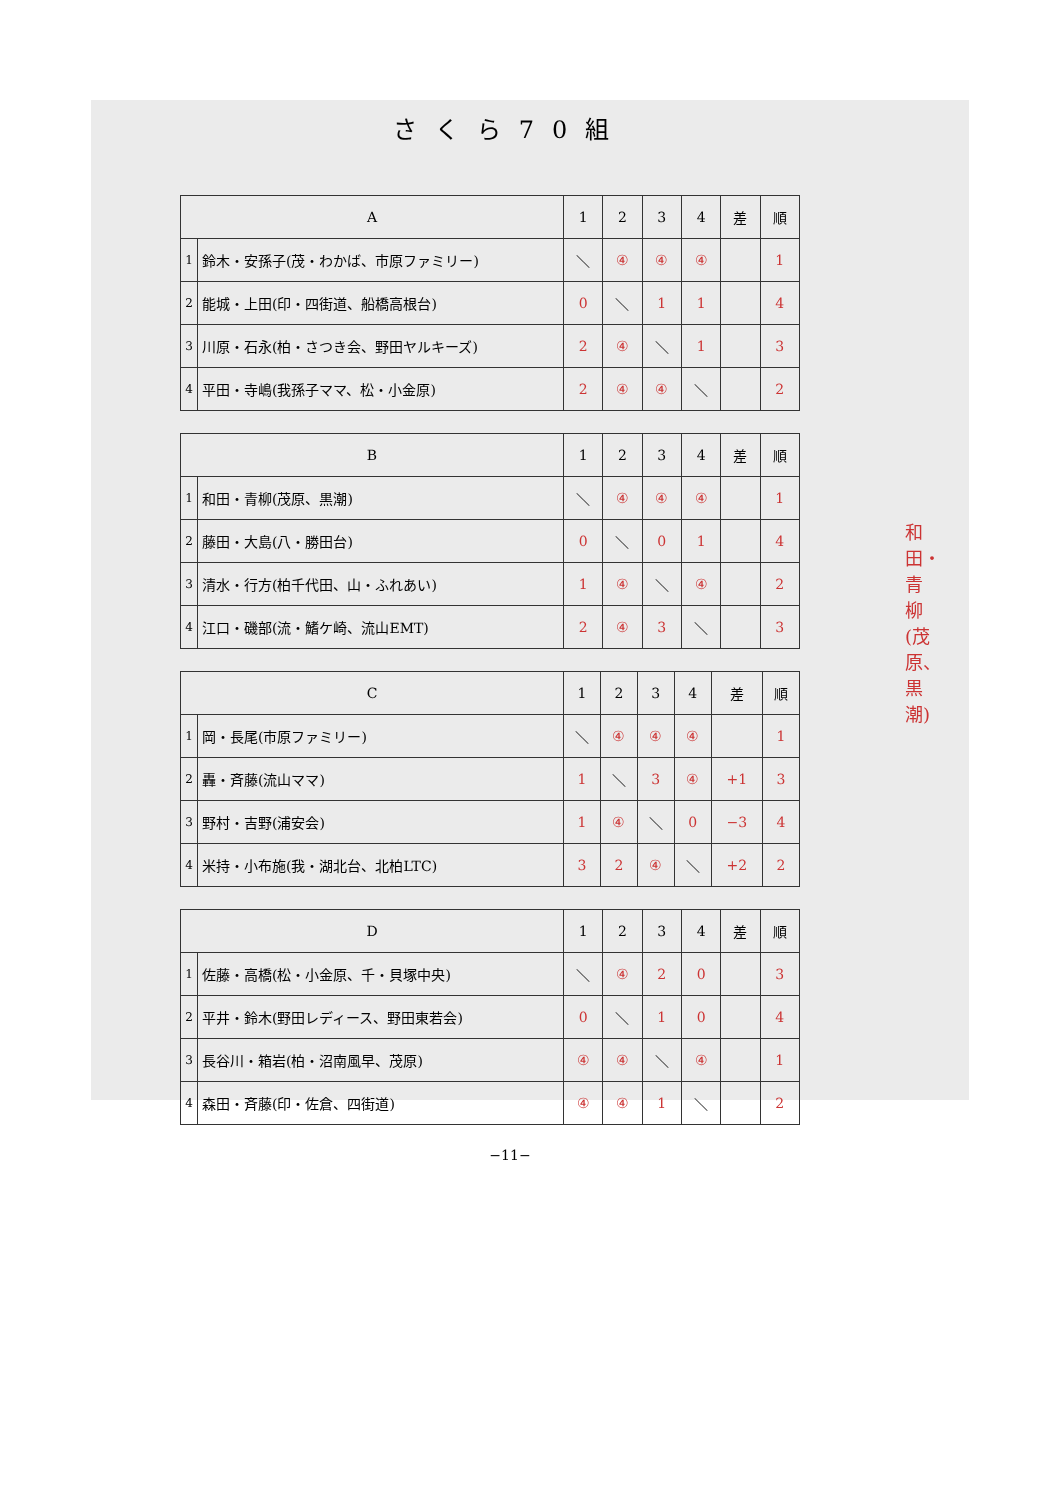さくら70組
| A | | 1 | 2 | 3 | 4 | 差 | 順 |
| --- | --- | --- | --- | --- | --- | --- | --- |
| 1 | 鈴木・安孫子(茂・わかば、市原ファミリー) | ＼ | ④ | ④ | ④ | | 1 |
| 2 | 能城・上田(印・四街道、船橋高根台) | 0 | ＼ | 1 | 1 | | 4 |
| 3 | 川原・石永(柏・さつき会、野田ヤルキーズ) | 2 | ④ | ＼ | 1 | | 3 |
| 4 | 平田・寺嶋(我孫子ママ、松・小金原) | 2 | ④ | ④ | ＼ | | 2 |
| B | | 1 | 2 | 3 | 4 | 差 | 順 |
| --- | --- | --- | --- | --- | --- | --- | --- |
| 1 | 和田・青柳(茂原、黒潮) | ＼ | ④ | ④ | ④ | | 1 |
| 2 | 藤田・大島(八・勝田台) | 0 | ＼ | 0 | 1 | | 4 |
| 3 | 清水・行方(柏千代田、山・ふれあい) | 1 | ④ | ＼ | ④ | | 2 |
| 4 | 江口・磯部(流・鰭ケ崎、流山EMT) | 2 | ④ | 3 | ＼ | | 3 |
| C | | 1 | 2 | 3 | 4 | 差 | 順 |
| --- | --- | --- | --- | --- | --- | --- | --- |
| 1 | 岡・長尾(市原ファミリー) | ＼ | ④ | ④ | ④ | | 1 |
| 2 | 轟・斉藤(流山ママ) | 1 | ＼ | 3 | ④ | +1 | 3 |
| 3 | 野村・吉野(浦安会) | 1 | ④ | ＼ | 0 | −3 | 4 |
| 4 | 米持・小布施(我・湖北台、北柏LTC) | 3 | 2 | ④ | ＼ | +2 | 2 |
| D | | 1 | 2 | 3 | 4 | 差 | 順 |
| --- | --- | --- | --- | --- | --- | --- | --- |
| 1 | 佐藤・高橋(松・小金原、千・貝塚中央) | ＼ | ④ | 2 | 0 | | 3 |
| 2 | 平井・鈴木(野田レディース、野田東若会) | 0 | ＼ | 1 | 0 | | 4 |
| 3 | 長谷川・箱岩(柏・沼南風早、茂原) | ④ | ④ | ＼ | ④ | | 1 |
| 4 | 森田・斉藤(印・佐倉、四街道) | ④ | ④ | 1 | ＼ | | 2 |
−11−
和田・青柳(茂原、黒潮)